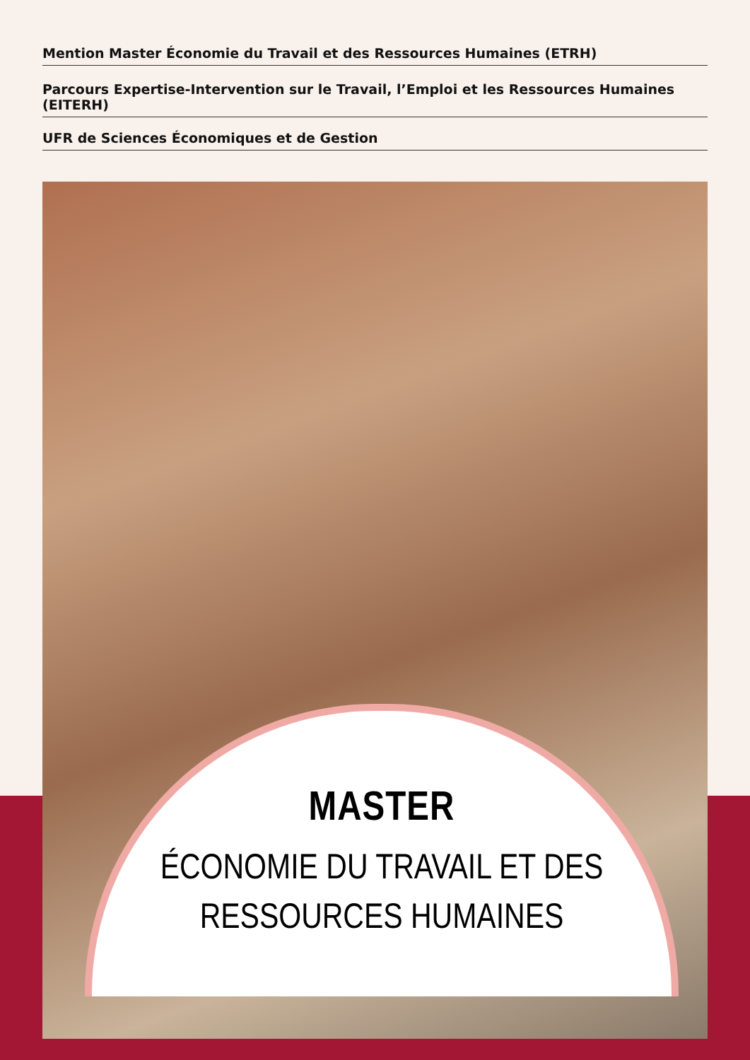Mention Master Économie du Travail et des Ressources Humaines (ETRH)
Parcours Expertise-Intervention sur le Travail, l’Emploi et les Ressources Humaines (EITERH)
UFR de Sciences Économiques et de Gestion
MASTER
ÉCONOMIE DU TRAVAIL ET DES
RESSOURCES HUMAINES